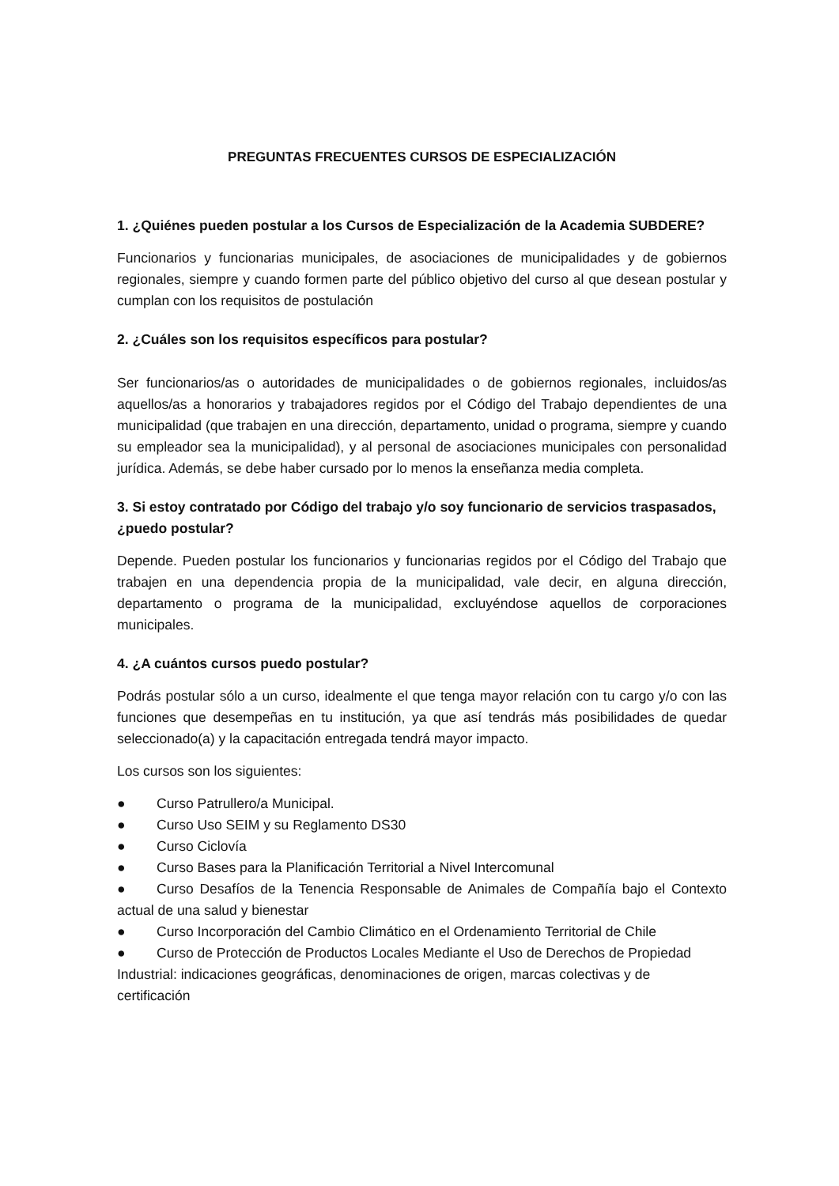PREGUNTAS FRECUENTES CURSOS DE ESPECIALIZACIÓN
1. ¿Quiénes pueden postular a los Cursos de Especialización de la Academia SUBDERE?
Funcionarios y funcionarias municipales, de asociaciones de municipalidades y de gobiernos regionales, siempre y cuando formen parte del público objetivo del curso al que desean postular y cumplan con los requisitos de postulación
2. ¿Cuáles son los requisitos específicos para postular?
Ser funcionarios/as o autoridades de municipalidades o de gobiernos regionales, incluidos/as aquellos/as a honorarios y trabajadores regidos por el Código del Trabajo dependientes de una municipalidad (que trabajen en una dirección, departamento, unidad o programa, siempre y cuando su empleador sea la municipalidad), y al personal de asociaciones municipales con personalidad jurídica. Además, se debe haber cursado por lo menos la enseñanza media completa.
3. Si estoy contratado por Código del trabajo y/o soy funcionario de servicios traspasados, ¿puedo postular?
Depende. Pueden postular los funcionarios y funcionarias regidos por el Código del Trabajo que trabajen en una dependencia propia de la municipalidad, vale decir, en alguna dirección, departamento o programa de la municipalidad, excluyéndose aquellos de corporaciones municipales.
4. ¿A cuántos cursos puedo postular?
Podrás postular sólo a un curso, idealmente el que tenga mayor relación con tu cargo y/o con las funciones que desempeñas en tu institución, ya que así tendrás más posibilidades de quedar seleccionado(a) y la capacitación entregada tendrá mayor impacto.
Los cursos son los siguientes:
● Curso Patrullero/a Municipal.
● Curso Uso SEIM y su Reglamento DS30
● Curso Ciclovía
● Curso Bases para la Planificación Territorial a Nivel Intercomunal
● Curso Desafíos de la Tenencia Responsable de Animales de Compañía bajo el Contexto actual de una salud y bienestar
● Curso Incorporación del Cambio Climático en el Ordenamiento Territorial de Chile
● Curso de Protección de Productos Locales Mediante el Uso de Derechos de Propiedad Industrial: indicaciones geográficas, denominaciones de origen, marcas colectivas y de certificación